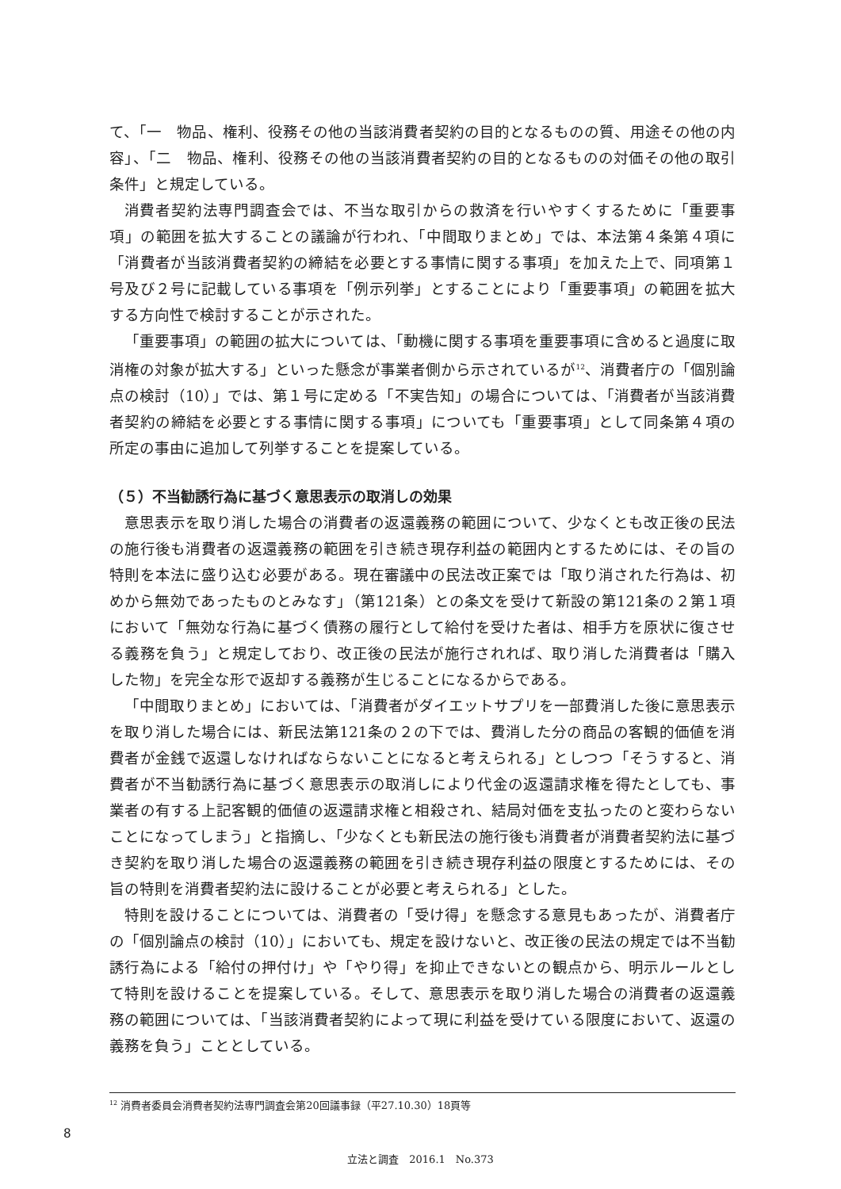て、「一　物品、権利、役務その他の当該消費者契約の目的となるものの質、用途その他の内容」、「二　物品、権利、役務その他の当該消費者契約の目的となるものの対価その他の取引条件」と規定している。
消費者契約法専門調査会では、不当な取引からの救済を行いやすくするために「重要事項」の範囲を拡大することの議論が行われ、「中間取りまとめ」では、本法第４条第４項に「消費者が当該消費者契約の締結を必要とする事情に関する事項」を加えた上で、同項第１号及び２号に記載している事項を「例示列挙」とすることにより「重要事項」の範囲を拡大する方向性で検討することが示された。
「重要事項」の範囲の拡大については、「動機に関する事項を重要事項に含めると過度に取消権の対象が拡大する」といった懸念が事業者側から示されているが<sup>12</sup>、消費者庁の「個別論点の検討（10）」では、第１号に定める「不実告知」の場合については、「消費者が当該消費者契約の締結を必要とする事情に関する事項」についても「重要事項」として同条第４項の所定の事由に追加して列挙することを提案している。
（５）不当勧誘行為に基づく意思表示の取消しの効果
意思表示を取り消した場合の消費者の返還義務の範囲について、少なくとも改正後の民法の施行後も消費者の返還義務の範囲を引き続き現存利益の範囲内とするためには、その旨の特則を本法に盛り込む必要がある。現在審議中の民法改正案では「取り消された行為は、初めから無効であったものとみなす」（第121条）との条文を受けて新設の第121条の２第１項において「無効な行為に基づく債務の履行として給付を受けた者は、相手方を原状に復させる義務を負う」と規定しており、改正後の民法が施行されれば、取り消した消費者は「購入した物」を完全な形で返却する義務が生じることになるからである。
「中間取りまとめ」においては、「消費者がダイエットサプリを一部費消した後に意思表示を取り消した場合には、新民法第121条の２の下では、費消した分の商品の客観的価値を消費者が金銭で返還しなければならないことになると考えられる」としつつ「そうすると、消費者が不当勧誘行為に基づく意思表示の取消しにより代金の返還請求権を得たとしても、事業者の有する上記客観的価値の返還請求権と相殺され、結局対価を支払ったのと変わらないことになってしまう」と指摘し、「少なくとも新民法の施行後も消費者が消費者契約法に基づき契約を取り消した場合の返還義務の範囲を引き続き現存利益の限度とするためには、その旨の特則を消費者契約法に設けることが必要と考えられる」とした。
特則を設けることについては、消費者の「受け得」を懸念する意見もあったが、消費者庁の「個別論点の検討（10）」においても、規定を設けないと、改正後の民法の規定では不当勧誘行為による「給付の押付け」や「やり得」を抑止できないとの観点から、明示ルールとして特則を設けることを提案している。そして、意思表示を取り消した場合の消費者の返還義務の範囲については、「当該消費者契約によって現に利益を受けている限度において、返還の義務を負う」こととしている。
<sup>12</sup> 消費者委員会消費者契約法専門調査会第20回議事録（平27.10.30）18頁等
8
立法と調査　2016.1　No.373